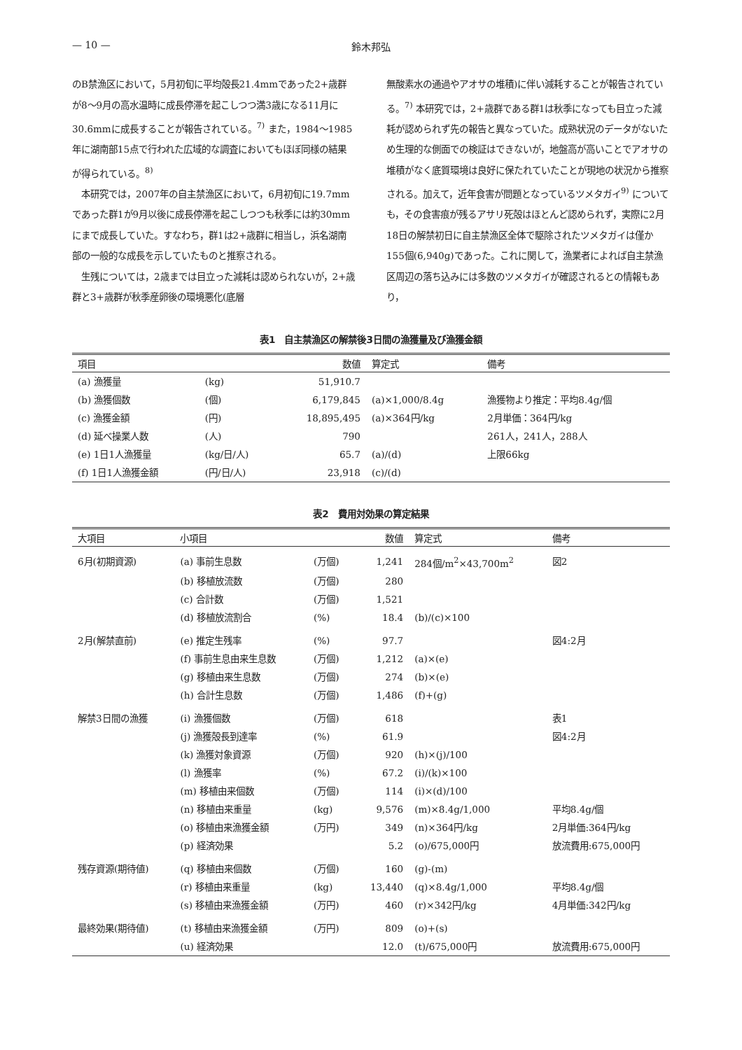— 10 — 鈴木邦弘
のB禁漁区において，5月初旬に平均殻長21.4mmであった2+歳群が8〜9月の高水温時に成長停滞を起こしつつ満3歳になる11月に30.6mmに成長することが報告されている。<sup>7)</sup> また，1984〜1985年に湖南部15点で行われた広域的な調査においてもほぼ同様の結果が得られている。<sup>8)</sup>
　本研究では，2007年の自主禁漁区において，6月初旬に19.7mmであった群1が9月以後に成長停滞を起こしつつも秋季には約30mmにまで成長していた。すなわち，群1は2+歳群に相当し，浜名湖南部の一般的な成長を示していたものと推察される。
　生残については，2歳までは目立った減耗は認められないが，2+歳群と3+歳群が秋季産卵後の環境悪化(底層
無酸素水の通過やアオサの堆積)に伴い減耗することが報告されている。<sup>7)</sup> 本研究では，2+歳群である群1は秋季になっても目立った減耗が認められず先の報告と異なっていた。成熟状況のデータがないため生理的な側面での検証はできないが，地盤高が高いことでアオサの堆積がなく底質環境は良好に保たれていたことが現地の状況から推察される。加えて，近年食害が問題となっているツメタガイ<sup>9)</sup> についても，その食害痕が残るアサリ死殻はほとんど認められず，実際に2月18日の解禁初日に自主禁漁区全体で駆除されたツメタガイは僅か155個(6,940g)であった。これに関して，漁業者によれば自主禁漁区周辺の落ち込みには多数のツメタガイが確認されるとの情報もあり，
表1　自主禁漁区の解禁後3日間の漁獲量及び漁獲金額
| 項目 | | 数値 | 算定式 | 備考 |
| --- | --- | --- | --- | --- |
| (a) 漁獲量 | (kg) | 51,910.7 | | |
| (b) 漁獲個数 | (個) | 6,179,845 | (a)×1,000/8.4g | 漁獲物より推定：平均8.4g/個 |
| (c) 漁獲金額 | (円) | 18,895,495 | (a)×364円/kg | 2月単価：364円/kg |
| (d) 延べ操業人数 | (人) | 790 | | 261人，241人，288人 |
| (e) 1日1人漁獲量 | (kg/日/人) | 65.7 | (a)/(d) | 上限66kg |
| (f) 1日1人漁獲金額 | (円/日/人) | 23,918 | (c)/(d) | |
表2　費用対効果の算定結果
| 大項目 | 小項目 | | 数値 | 算定式 | 備考 |
| --- | --- | --- | --- | --- | --- |
| 6月(初期資源) | (a) 事前生息数 | (万個) | 1,241 | 284個/m<sup>2</sup>×43,700m<sup>2</sup> | 図2 |
| | (b) 移植放流数 | (万個) | 280 | | |
| | (c) 合計数 | (万個) | 1,521 | | |
| | (d) 移植放流割合 | (%) | 18.4 | (b)/(c)×100 | |
| 2月(解禁直前) | (e) 推定生残率 | (%) | 97.7 | | 図4:2月 |
| | (f) 事前生息由来生息数 | (万個) | 1,212 | (a)×(e) | |
| | (g) 移植由来生息数 | (万個) | 274 | (b)×(e) | |
| | (h) 合計生息数 | (万個) | 1,486 | (f)+(g) | |
| 解禁3日間の漁獲 | (i) 漁獲個数 | (万個) | 618 | | 表1 |
| | (j) 漁獲殻長到達率 | (%) | 61.9 | | 図4:2月 |
| | (k) 漁獲対象資源 | (万個) | 920 | (h)×(j)/100 | |
| | (l) 漁獲率 | (%) | 67.2 | (i)/(k)×100 | |
| | (m) 移植由来個数 | (万個) | 114 | (i)×(d)/100 | |
| | (n) 移植由来重量 | (kg) | 9,576 | (m)×8.4g/1,000 | 平均8.4g/個 |
| | (o) 移植由来漁獲金額 | (万円) | 349 | (n)×364円/kg | 2月単価:364円/kg |
| | (p) 経済効果 | | 5.2 | (o)/675,000円 | 放流費用:675,000円 |
| 残存資源(期待値) | (q) 移植由来個数 | (万個) | 160 | (g)-(m) | |
| | (r) 移植由来重量 | (kg) | 13,440 | (q)×8.4g/1,000 | 平均8.4g/個 |
| | (s) 移植由来漁獲金額 | (万円) | 460 | (r)×342円/kg | 4月単価:342円/kg |
| 最終効果(期待値) | (t) 移植由来漁獲金額 | (万円) | 809 | (o)+(s) | |
| | (u) 経済効果 | | 12.0 | (t)/675,000円 | 放流費用:675,000円 |